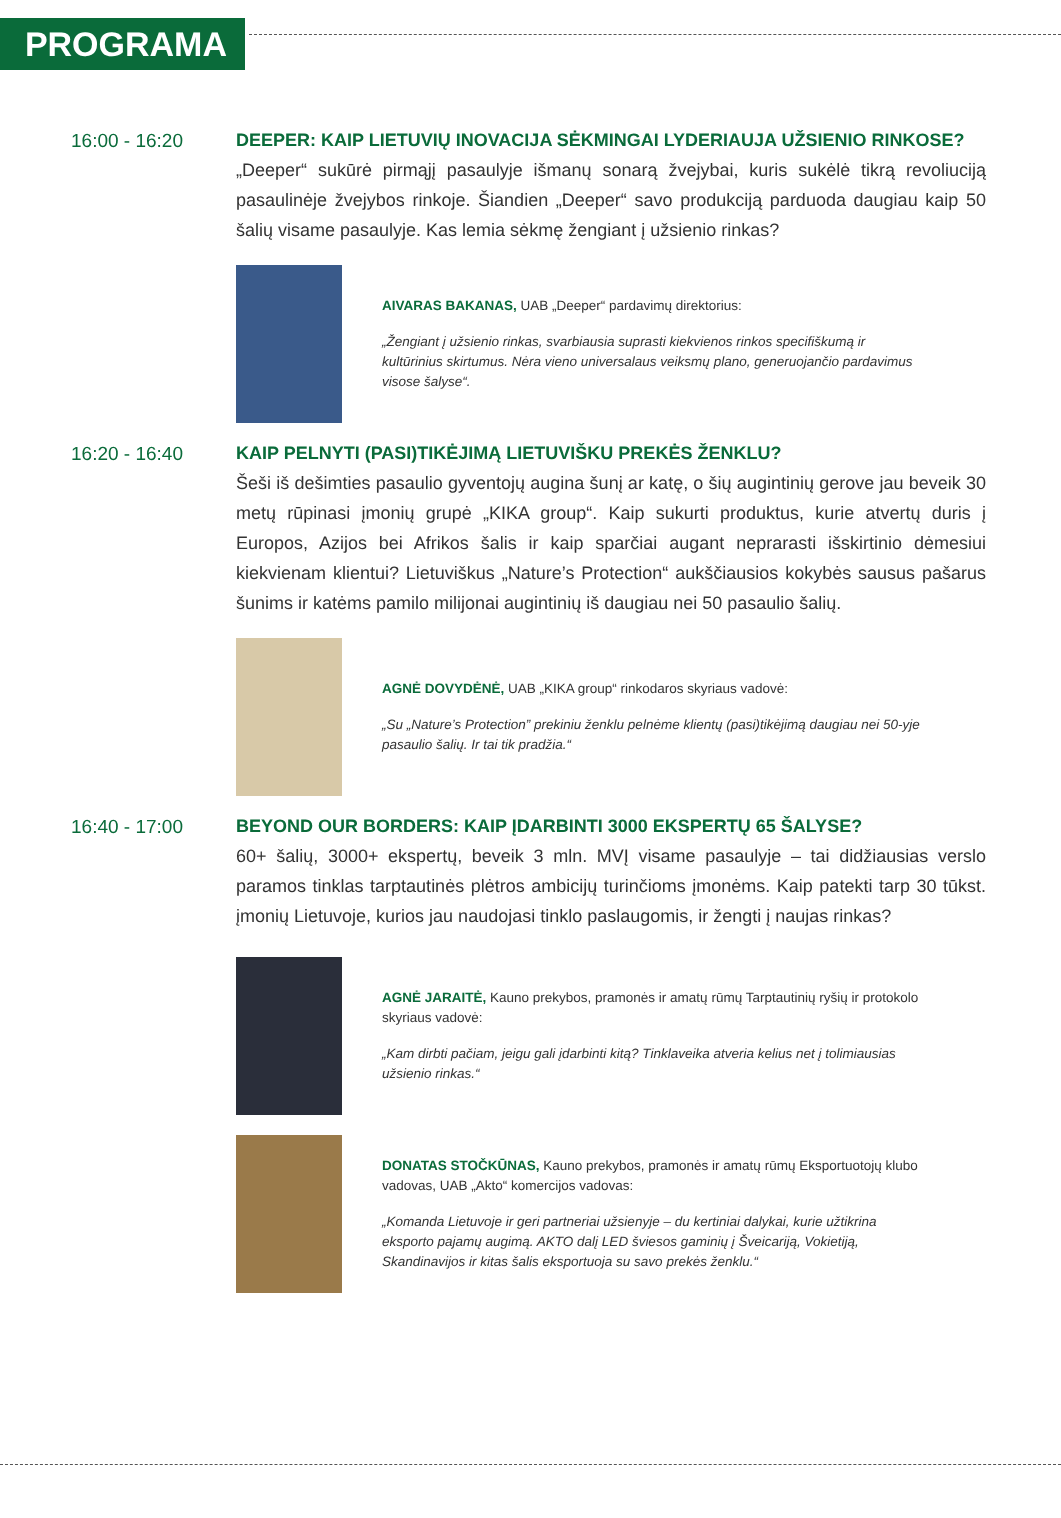PROGRAMA
16:00 - 16:20 DEEPER: KAIP LIETUVIŲ INOVACIJA SĖKMINGAI LYDERIAUJA UŽSIENIO RINKOSE?
„Deeper“ sukūrė pirmąjį pasaulyje išmanų sonarą žvejybai, kuris sukėlė tikrą revoliuciją pasaulinėje žvejybos rinkoje. Šiandien „Deeper“ savo produkciją parduoda daugiau kaip 50 šalių visame pasaulyje. Kas lemia sėkmę žengiant į užsienio rinkas?
AIVARAS BAKANAS, UAB „Deeper“ pardavimų direktorius:
„Žengiant į užsienio rinkas, svarbiausia suprasti kiekvienos rinkos specifiškumą ir kultūrinius skirtumus. Nėra vieno universalaus veiksmų plano, generuojančio pardavimus visose šalyse“.
16:20 - 16:40 KAIP PELNYTI (PASI)TIKĖJIMĄ LIETUVIŠKU PREKĖS ŽENKLU?
Šeši iš dešimties pasaulio gyventojų augina šunį ar katę, o šių augintinių gerove jau beveik 30 metų rūpinasi įmonių grupė „KIKA group“. Kaip sukurti produktus, kurie atvertų duris į Europos, Azijos bei Afrikos šalis ir kaip sparčiai augant neprarasti išskirtinio dėmesiui kiekvienam klientui? Lietuviškus „Nature’s Protection“ aukščiausios kokybės sausus pašarus šunims ir katėms pamilo milijonai augintinių iš daugiau nei 50 pasaulio šalių.
AGNĖ DOVYDĖNĖ, UAB „KIKA group“ rinkodaros skyriaus vadovė:
„Su „Nature’s Protection” prekiniu ženklu pelnėme klientų (pasi)tikėjimą daugiau nei 50-yje pasaulio šalių. Ir tai tik pradžia.“
16:40 - 17:00 BEYOND OUR BORDERS: KAIP ĮDARBINTI 3000 EKSPERTŲ 65 ŠALYSE?
60+ šalių, 3000+ ekspertų, beveik 3 mln. MVĮ visame pasaulyje – tai didžiausias verslo paramos tinklas tarptautinės plėtros ambicijų turinčioms įmonėms. Kaip patekti tarp 30 tūkst. įmonių Lietuvoje, kurios jau naudojasi tinklo paslaugomis, ir žengti į naujas rinkas?
AGNĖ JARAITĖ, Kauno prekybos, pramonės ir amatų rūmų Tarptautinių ryšių ir protokolo skyriaus vadovė:
„Kam dirbti pačiam, jeigu gali įdarbinti kitą? Tinklaveika atveria kelius net į tolimiausias užsienio rinkas.“
DONATAS STOČKŪNAS, Kauno prekybos, pramonės ir amatų rūmų Eksportuotojų klubo vadovas, UAB „Akto“ komercijos vadovas:
„Komanda Lietuvoje ir geri partneriai užsienyje – du kertiniai dalykai, kurie užtikrina eksporto pajamų augimą. AKTO dalį LED šviesos gaminių į Šveicariją, Vokietiją, Skandinavijos ir kitas šalis eksportuoja su savo prekės ženklu.“